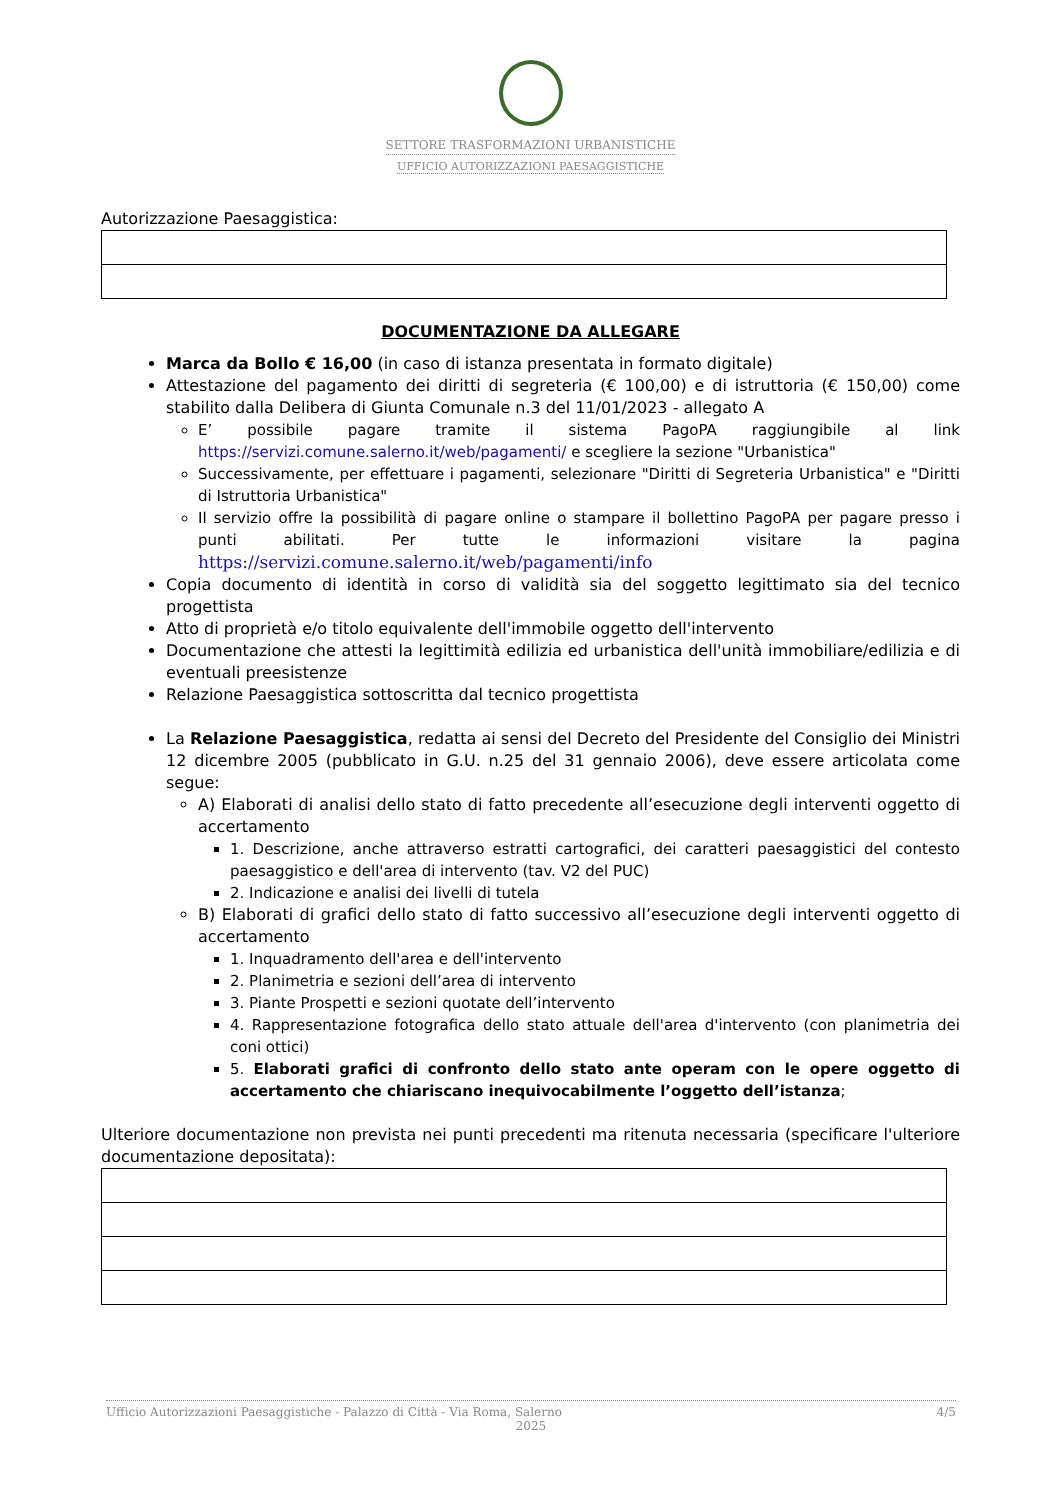SETTORE TRASFORMAZIONI URBANISTICHE
UFFICIO AUTORIZZAZIONI PAESAGGISTICHE
Autorizzazione Paesaggistica:
DOCUMENTAZIONE DA ALLEGARE
Marca da Bollo € 16,00 (in caso di istanza presentata in formato digitale)
Attestazione del pagamento dei diritti di segreteria (€ 100,00) e di istruttoria (€ 150,00) come stabilito dalla Delibera di Giunta Comunale n.3 del 11/01/2023 - allegato A
E’ possibile pagare tramite il sistema PagoPA raggiungibile al link https://servizi.comune.salerno.it/web/pagamenti/ e scegliere la sezione "Urbanistica"
Successivamente, per effettuare i pagamenti, selezionare "Diritti di Segreteria Urbanistica" e "Diritti di Istruttoria Urbanistica"
Il servizio offre la possibilità di pagare online o stampare il bollettino PagoPA per pagare presso i punti abilitati. Per tutte le informazioni visitare la pagina https://servizi.comune.salerno.it/web/pagamenti/info
Copia documento di identità in corso di validità sia del soggetto legittimato sia del tecnico progettista
Atto di proprietà e/o titolo equivalente dell'immobile oggetto dell'intervento
Documentazione che attesti la legittimità edilizia ed urbanistica dell'unità immobiliare/edilizia e di eventuali preesistenze
Relazione Paesaggistica sottoscritta dal tecnico progettista
La Relazione Paesaggistica, redatta ai sensi del Decreto del Presidente del Consiglio dei Ministri 12 dicembre 2005 (pubblicato in G.U. n.25 del 31 gennaio 2006), deve essere articolata come segue:
A) Elaborati di analisi dello stato di fatto precedente all’esecuzione degli interventi oggetto di accertamento
1. Descrizione, anche attraverso estratti cartografici, dei caratteri paesaggistici del contesto paesaggistico e dell'area di intervento (tav. V2 del PUC)
2. Indicazione e analisi dei livelli di tutela
B) Elaborati di grafici dello stato di fatto successivo all’esecuzione degli interventi oggetto di accertamento
1. Inquadramento dell'area e dell'intervento
2. Planimetria e sezioni dell’area di intervento
3. Piante Prospetti e sezioni quotate dell’intervento
4. Rappresentazione fotografica dello stato attuale dell'area d'intervento (con planimetria dei coni ottici)
5. Elaborati grafici di confronto dello stato ante operam con le opere oggetto di accertamento che chiariscano inequivocabilmente l’oggetto dell’istanza;
Ulteriore documentazione non prevista nei punti precedenti ma ritenuta necessaria (specificare l'ulteriore documentazione depositata):
Ufficio Autorizzazioni Paesaggistiche - Palazzo di Città - Via Roma, Salerno 4/5
2025